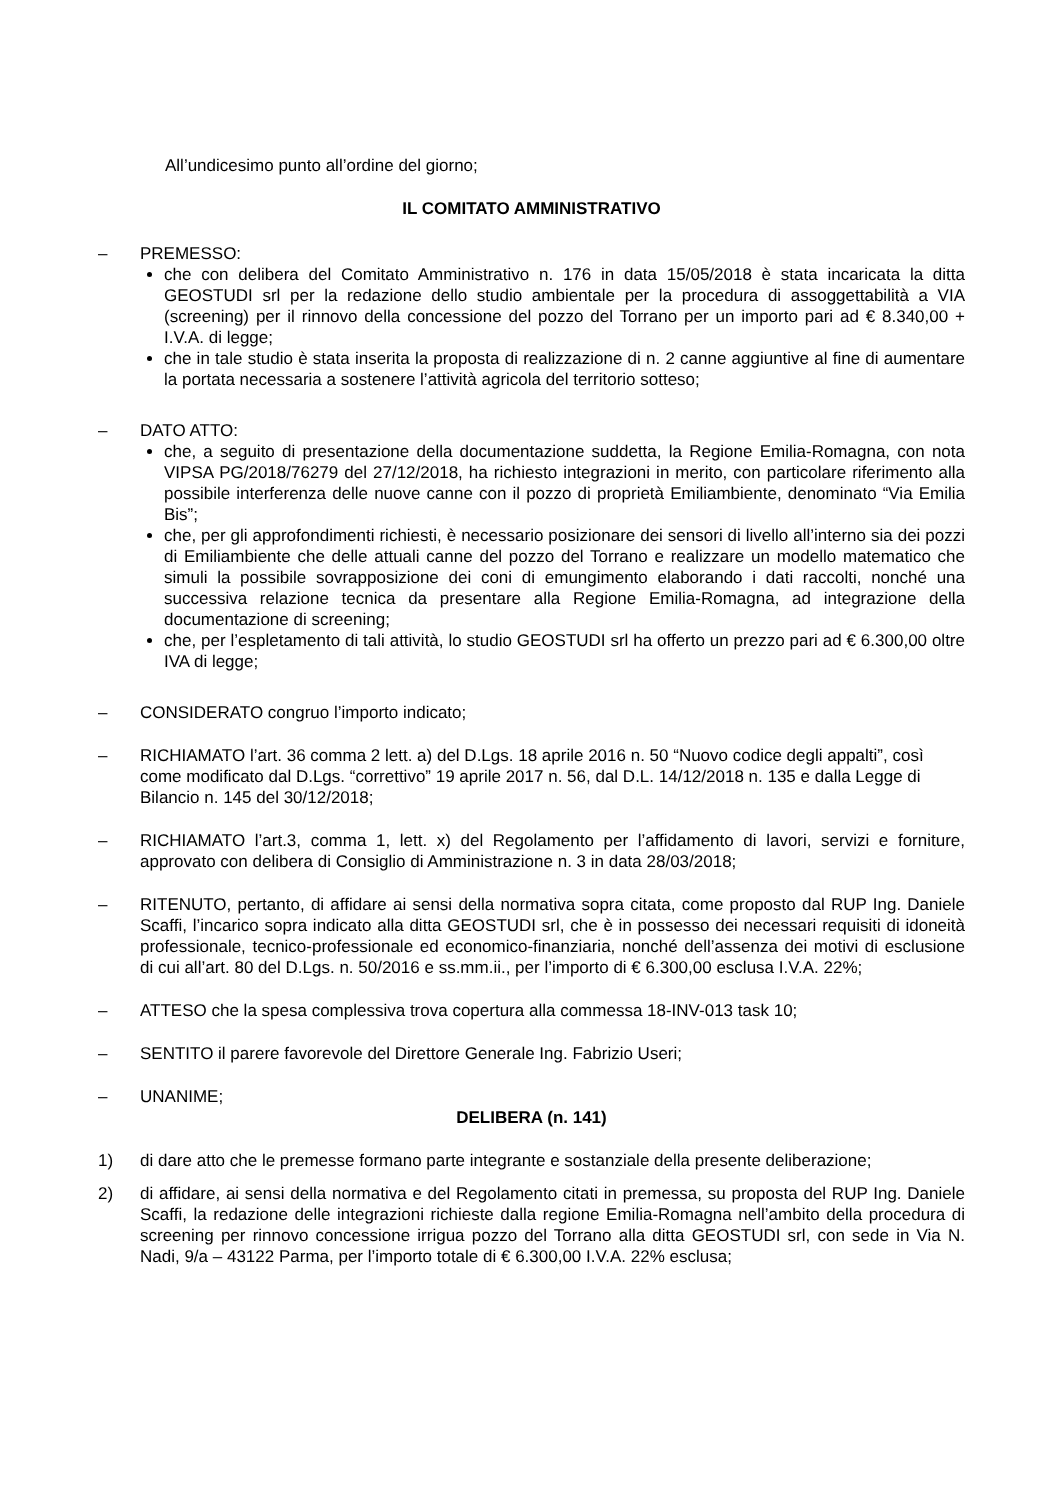All’undicesimo punto all’ordine del giorno;
IL COMITATO AMMINISTRATIVO
– PREMESSO:
che con delibera del Comitato Amministrativo n. 176 in data 15/05/2018 è stata incaricata la ditta GEOSTUDI srl per la redazione dello studio ambientale per la procedura di assoggettabilità a VIA (screening) per il rinnovo della concessione del pozzo del Torrano per un importo pari ad € 8.340,00 + I.V.A. di legge;
che in tale studio è stata inserita la proposta di realizzazione di n. 2 canne aggiuntive al fine di aumentare la portata necessaria a sostenere l’attività agricola del territorio sotteso;
– DATO ATTO:
che, a seguito di presentazione della documentazione suddetta, la Regione Emilia-Romagna, con nota VIPSA PG/2018/76279 del 27/12/2018, ha richiesto integrazioni in merito, con particolare riferimento alla possibile interferenza delle nuove canne con il pozzo di proprietà Emiliambiente, denominato “Via Emilia Bis”;
che, per gli approfondimenti richiesti, è necessario posizionare dei sensori di livello all’interno sia dei pozzi di Emiliambiente che delle attuali canne del pozzo del Torrano e realizzare un modello matematico che simuli la possibile sovrapposizione dei coni di emungimento elaborando i dati raccolti, nonché una successiva relazione tecnica da presentare alla Regione Emilia-Romagna, ad integrazione della documentazione di screening;
che, per l’espletamento di tali attività, lo studio GEOSTUDI srl ha offerto un prezzo pari ad € 6.300,00 oltre IVA di legge;
– CONSIDERATO congruo l’importo indicato;
– RICHIAMATO l’art. 36 comma 2 lett. a) del D.Lgs. 18 aprile 2016 n. 50 “Nuovo codice degli appalti”, così come modificato dal D.Lgs. “correttivo” 19 aprile 2017 n. 56, dal D.L. 14/12/2018 n. 135 e dalla Legge di Bilancio n. 145 del 30/12/2018;
– RICHIAMATO l’art.3, comma 1, lett. x) del Regolamento per l’affidamento di lavori, servizi e forniture, approvato con delibera di Consiglio di Amministrazione n. 3 in data 28/03/2018;
– RITENUTO, pertanto, di affidare ai sensi della normativa sopra citata, come proposto dal RUP Ing. Daniele Scaffi, l’incarico sopra indicato alla ditta GEOSTUDI srl, che è in possesso dei necessari requisiti di idoneità professionale, tecnico-professionale ed economico-finanziaria, nonché dell’assenza dei motivi di esclusione di cui all’art. 80 del D.Lgs. n. 50/2016 e ss.mm.ii., per l’importo di € 6.300,00 esclusa I.V.A. 22%;
– ATTESO che la spesa complessiva trova copertura alla commessa 18-INV-013 task 10;
– SENTITO il parere favorevole del Direttore Generale Ing. Fabrizio Useri;
– UNANIME;
DELIBERA (n. 141)
1) di dare atto che le premesse formano parte integrante e sostanziale della presente deliberazione;
2) di affidare, ai sensi della normativa e del Regolamento citati in premessa, su proposta del RUP Ing. Daniele Scaffi, la redazione delle integrazioni richieste dalla regione Emilia-Romagna nell’ambito della procedura di screening per rinnovo concessione irrigua pozzo del Torrano alla ditta GEOSTUDI srl, con sede in Via N. Nadi, 9/a – 43122 Parma, per l’importo totale di € 6.300,00 I.V.A. 22% esclusa;